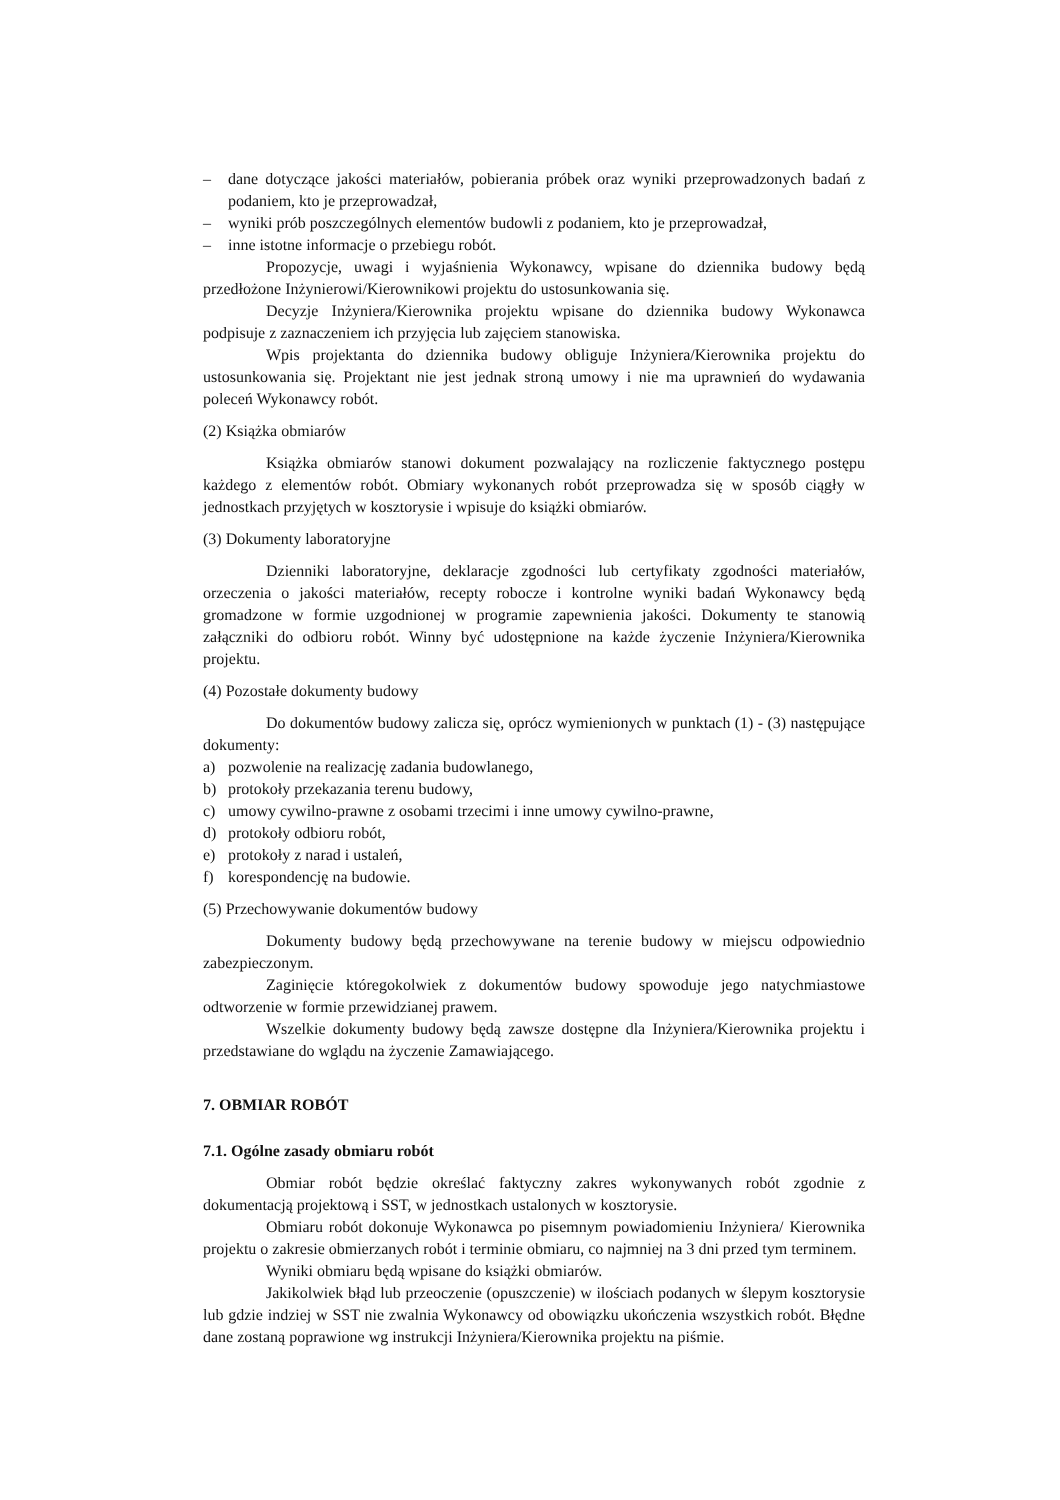– dane dotyczące jakości materiałów, pobierania próbek oraz wyniki przeprowadzonych badań z podaniem, kto je przeprowadzał,
– wyniki prób poszczególnych elementów budowli z podaniem, kto je przeprowadzał,
– inne istotne informacje o przebiegu robót.
Propozycje, uwagi i wyjaśnienia Wykonawcy, wpisane do dziennika budowy będą przedłożone Inżynierowi/Kierownikowi projektu do ustosunkowania się.
Decyzje Inżyniera/Kierownika projektu wpisane do dziennika budowy Wykonawca podpisuje z zaznaczeniem ich przyjęcia lub zajęciem stanowiska.
Wpis projektanta do dziennika budowy obliguje Inżyniera/Kierownika projektu do ustosunkowania się. Projektant nie jest jednak stroną umowy i nie ma uprawnień do wydawania poleceń Wykonawcy robót.
(2) Książka obmiarów
Książka obmiarów stanowi dokument pozwalający na rozliczenie faktycznego postępu każdego z elementów robót. Obmiary wykonanych robót przeprowadza się w sposób ciągły w jednostkach przyjętych w kosztorysie i wpisuje do książki obmiarów.
(3) Dokumenty laboratoryjne
Dzienniki laboratoryjne, deklaracje zgodności lub certyfikaty zgodności materiałów, orzeczenia o jakości materiałów, recepty robocze i kontrolne wyniki badań Wykonawcy będą gromadzone w formie uzgodnionej w programie zapewnienia jakości. Dokumenty te stanowią załączniki do odbioru robót. Winny być udostępnione na każde życzenie Inżyniera/Kierownika projektu.
(4) Pozostałe dokumenty budowy
Do dokumentów budowy zalicza się, oprócz wymienionych w punktach (1) - (3) następujące dokumenty:
a) pozwolenie na realizację zadania budowlanego,
b) protokoły przekazania terenu budowy,
c) umowy cywilno-prawne z osobami trzecimi i inne umowy cywilno-prawne,
d) protokoły odbioru robót,
e) protokoły z narad i ustaleń,
f) korespondencję na budowie.
(5) Przechowywanie dokumentów budowy
Dokumenty budowy będą przechowywane na terenie budowy w miejscu odpowiednio zabezpieczonym.
Zaginięcie któregokolwiek z dokumentów budowy spowoduje jego natychmiastowe odtworzenie w formie przewidzianej prawem.
Wszelkie dokumenty budowy będą zawsze dostępne dla Inżyniera/Kierownika projektu i przedstawiane do wglądu na życzenie Zamawiającego.
7. OBMIAR ROBÓT
7.1. Ogólne zasady obmiaru robót
Obmiar robót będzie określać faktyczny zakres wykonywanych robót zgodnie z dokumentacją projektową i SST, w jednostkach ustalonych w kosztorysie.
Obmiaru robót dokonuje Wykonawca po pisemnym powiadomieniu Inżyniera/ Kierownika projektu o zakresie obmierzanych robót i terminie obmiaru, co najmniej na 3 dni przed tym terminem.
Wyniki obmiaru będą wpisane do książki obmiarów.
Jakikolwiek błąd lub przeoczenie (opuszczenie) w ilościach podanych w ślepym kosztorysie lub gdzie indziej w SST nie zwalnia Wykonawcy od obowiązku ukończenia wszystkich robót. Błędne dane zostaną poprawione wg instrukcji Inżyniera/Kierownika projektu na piśmie.